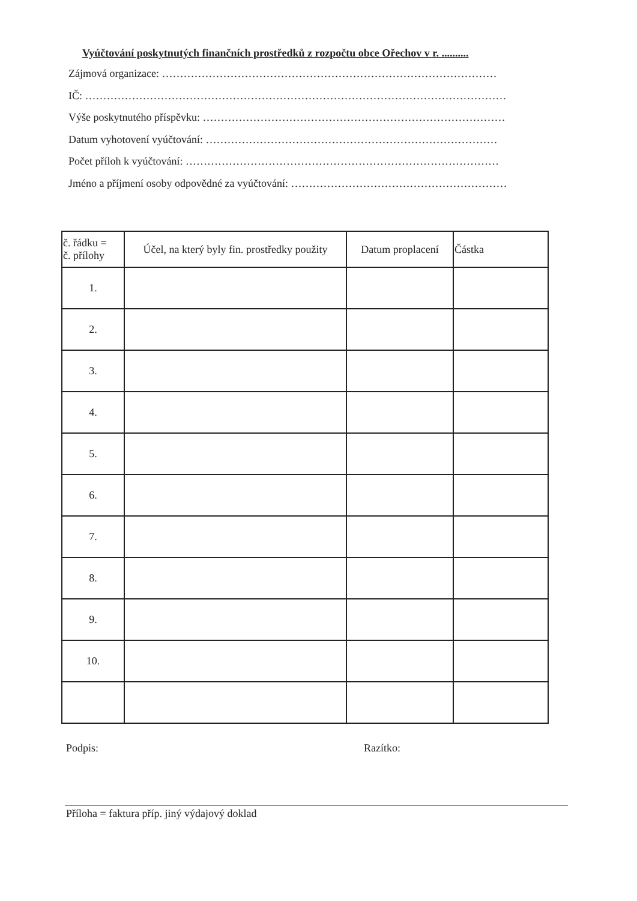Vyúčtování poskytnutých finančních prostředků z rozpočtu obce Ořechov v r. ..........
Zájmová organizace: …………………………………………………………………………………
IČ: ………………………………………………………………………………………………………
Výše poskytnutého příspěvku: …………………………………………………………………………
Datum vyhotovení vyúčtování: ………………………………………………………………………
Počet příloh k vyúčtování: ……………………………………………………………………………
Jméno a příjmení osoby odpovědné za vyúčtování: ……………………………………………………
| č. řádku = č. přílohy | Účel, na který byly fin. prostředky použity | Datum proplacení | Částka |
| --- | --- | --- | --- |
| 1. | | | |
| 2. | | | |
| 3. | | | |
| 4. | | | |
| 5. | | | |
| 6. | | | |
| 7. | | | |
| 8. | | | |
| 9. | | | |
| 10. | | | |
Podpis: Razítko:
Příloha = faktura příp. jiný výdajový doklad